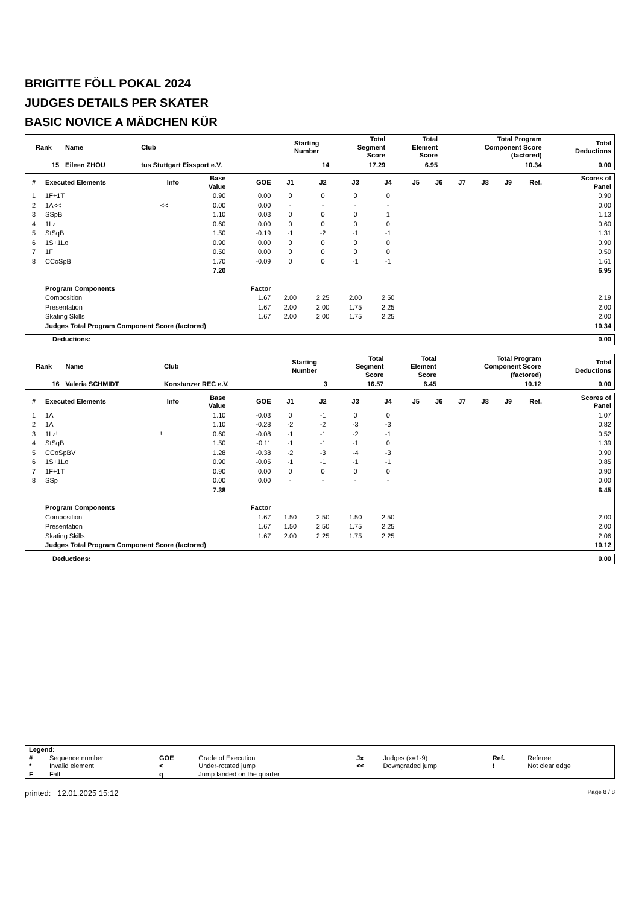BRIGITTE FÖLL POKAL 2024
JUDGES DETAILS PER SKATER
BASIC NOVICE A MÄDCHEN KÜR
| Rank | Name | Club | Starting Number | Total Segment Score | Total Element Score | Total Program Component Score (factored) | Total Deductions |
| --- | --- | --- | --- | --- | --- | --- | --- |
| 15 | Eileen ZHOU | tus Stuttgart Eissport e.V. | 14 | 17.29 | 6.95 | 10.34 | 0.00 |
| # | Executed Elements | Info | Base Value | GOE | J1 | J2 | J3 | J4 | J5 | J6 | J7 | J8 | J9 | Ref. | Scores of Panel |
| --- | --- | --- | --- | --- | --- | --- | --- | --- | --- | --- | --- | --- | --- | --- | --- |
| 1 | 1F+1T | | 0.90 | 0.00 | 0 | 0 | 0 | 0 | | | | | | | 0.90 |
| 2 | 1A<< | << | 0.00 | 0.00 | - | - | - | - | | | | | | | 0.00 |
| 3 | SSpB | | 1.10 | 0.03 | 0 | 0 | 0 | 1 | | | | | | | 1.13 |
| 4 | 1Lz | | 0.60 | 0.00 | 0 | 0 | 0 | 0 | | | | | | | 0.60 |
| 5 | StSqB | | 1.50 | -0.19 | -1 | -2 | -1 | -1 | | | | | | | 1.31 |
| 6 | 1S+1Lo | | 0.90 | 0.00 | 0 | 0 | 0 | 0 | | | | | | | 0.90 |
| 7 | 1F | | 0.50 | 0.00 | 0 | 0 | 0 | 0 | | | | | | | 0.50 |
| 8 | CCoSpB | | 1.70 | -0.09 | 0 | 0 | -1 | -1 | | | | | | | 1.61 |
| | | | 7.20 | | | | | | | | | | | | 6.95 |
| | Program Components | | | Factor | | | | | | | | | | | |
| | Composition | | | 1.67 | 2.00 | 2.25 | 2.00 | 2.50 | | | | | | | 2.19 |
| | Presentation | | | 1.67 | 2.00 | 2.00 | 1.75 | 2.25 | | | | | | | 2.00 |
| | Skating Skills | | | 1.67 | 2.00 | 2.00 | 1.75 | 2.25 | | | | | | | 2.00 |
| | Judges Total Program Component Score (factored) | | | | | | | | | | | | | | 10.34 |
| Deductions: | 0.00 |
| Rank | Name | Club | Starting Number | Total Segment Score | Total Element Score | Total Program Component Score (factored) | Total Deductions |
| --- | --- | --- | --- | --- | --- | --- | --- |
| 16 | Valeria SCHMIDT | Konstanzer REC e.V. | 3 | 16.57 | 6.45 | 10.12 | 0.00 |
| # | Executed Elements | Info | Base Value | GOE | J1 | J2 | J3 | J4 | J5 | J6 | J7 | J8 | J9 | Ref. | Scores of Panel |
| --- | --- | --- | --- | --- | --- | --- | --- | --- | --- | --- | --- | --- | --- | --- | --- |
| 1 | 1A | | 1.10 | -0.03 | 0 | -1 | 0 | 0 | | | | | | | 1.07 |
| 2 | 1A | | 1.10 | -0.28 | -2 | -2 | -3 | -3 | | | | | | | 0.82 |
| 3 | 1Lz! | ! | 0.60 | -0.08 | -1 | -1 | -2 | -1 | | | | | | | 0.52 |
| 4 | StSqB | | 1.50 | -0.11 | -1 | -1 | -1 | 0 | | | | | | | 1.39 |
| 5 | CCoSpBV | | 1.28 | -0.38 | -2 | -3 | -4 | -3 | | | | | | | 0.90 |
| 6 | 1S+1Lo | | 0.90 | -0.05 | -1 | -1 | -1 | -1 | | | | | | | 0.85 |
| 7 | 1F+1T | | 0.90 | 0.00 | 0 | 0 | 0 | 0 | | | | | | | 0.90 |
| 8 | SSp | | 0.00 | 0.00 | - | - | - | - | | | | | | | 0.00 |
| | | | 7.38 | | | | | | | | | | | | 6.45 |
| | Program Components | | | Factor | | | | | | | | | | | |
| | Composition | | | 1.67 | 1.50 | 2.50 | 1.50 | 2.50 | | | | | | | 2.00 |
| | Presentation | | | 1.67 | 1.50 | 2.50 | 1.75 | 2.25 | | | | | | | 2.00 |
| | Skating Skills | | | 1.67 | 2.00 | 2.25 | 1.75 | 2.25 | | | | | | | 2.06 |
| | Judges Total Program Component Score (factored) | | | | | | | | | | | | | | 10.12 |
| Deductions: | 0.00 |
| Legend: | | | | | | | |
| # | Sequence number | GOE | Grade of Execution | Jx | Judges (x=1-9) | Ref. | Referee |
| * | Invalid element | < | Under-rotated jump | << | Downgraded jump | ! | Not clear edge |
| F | Fall | q | Jump landed on the quarter | | | | |
printed: 12.01.2025 15:12 Page 8 / 8